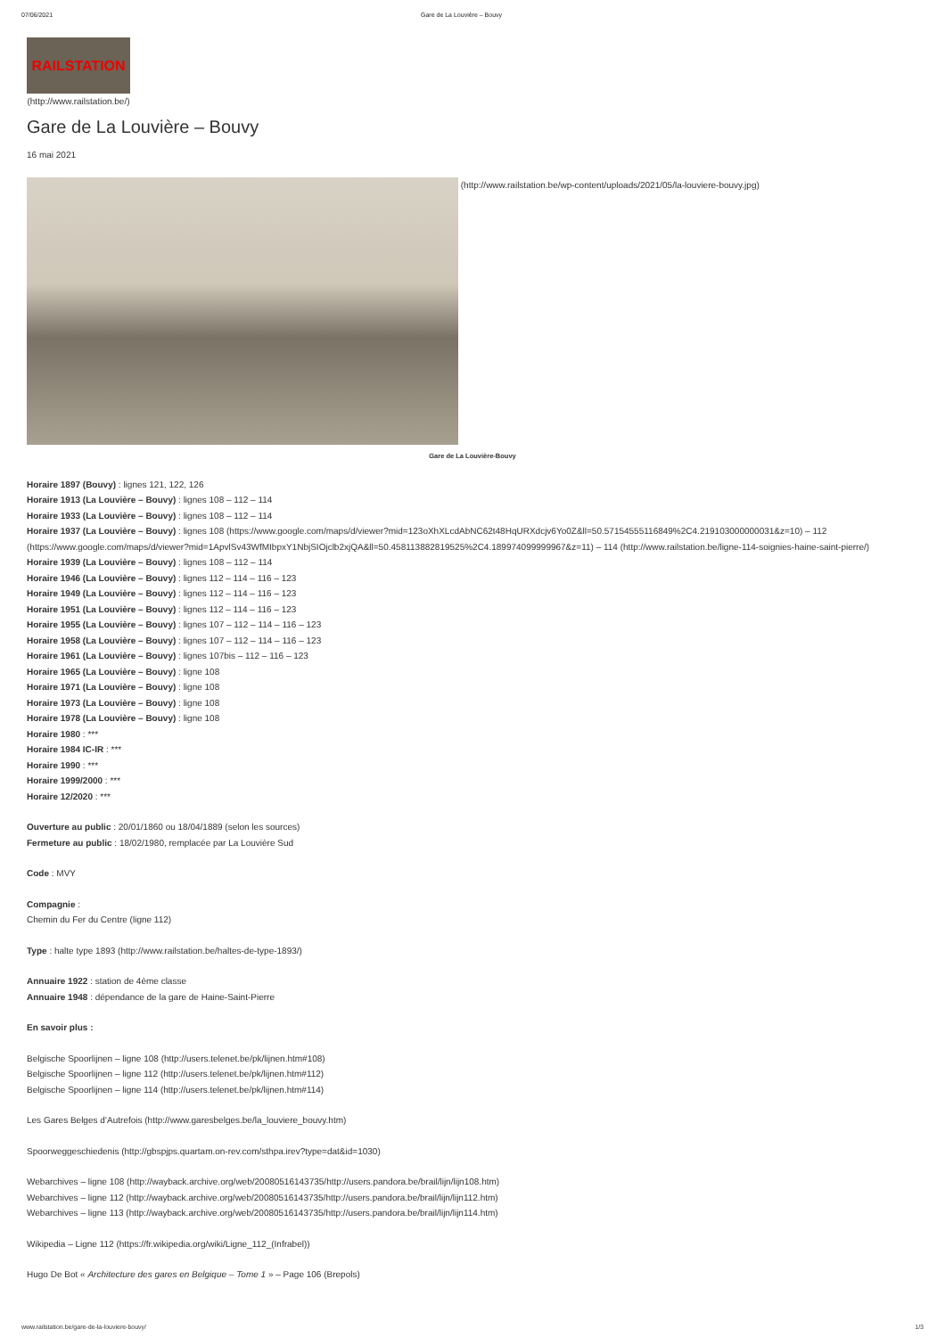07/06/2021 Gare de La Louvière – Bouvy
RAILSTATION
(http://www.railstation.be/)
Gare de La Louvière – Bouvy
16 mai 2021
(http://www.railstation.be/wp-content/uploads/2021/05/la-louviere-bouvy.jpg)
Gare de La Louvière-Bouvy
Horaire 1897 (Bouvy) : lignes 121, 122, 126
Horaire 1913 (La Louvière – Bouvy) : lignes 108 – 112 – 114
Horaire 1933 (La Louvière – Bouvy) : lignes 108 – 112 – 114
Horaire 1937 (La Louvière – Bouvy) : lignes 108 (https://www.google.com/maps/d/viewer?mid=123oXhXLcdAbNC62t48HqURXdcjv6Yo0Z&ll=50.57154555116849%2C4.219103000000031&z=10) – 112 (https://www.google.com/maps/d/viewer?mid=1ApvlSv43WfMIbpxY1NbjSIOjclb2xjQA&ll=50.458113882819525%2C4.189974099999967&z=11) – 114 (http://www.railstation.be/ligne-114-soignies-haine-saint-pierre/)
Horaire 1939 (La Louvière – Bouvy) : lignes 108 – 112 – 114
Horaire 1946 (La Louvière – Bouvy) : lignes 112 – 114 – 116 – 123
Horaire 1949 (La Louvière – Bouvy) : lignes 112 – 114 – 116 – 123
Horaire 1951 (La Louvière – Bouvy) : lignes 112 – 114 – 116 – 123
Horaire 1955 (La Louvière – Bouvy) : lignes 107 – 112 – 114 – 116 – 123
Horaire 1958 (La Louvière – Bouvy) : lignes 107 – 112 – 114 – 116 – 123
Horaire 1961 (La Louvière – Bouvy) : lignes 107bis – 112 – 116 – 123
Horaire 1965 (La Louvière – Bouvy) : ligne 108
Horaire 1971 (La Louvière – Bouvy) : ligne 108
Horaire 1973 (La Louvière – Bouvy) : ligne 108
Horaire 1978 (La Louvière – Bouvy) : ligne 108
Horaire 1980 : ***
Horaire 1984 IC-IR : ***
Horaire 1990 : ***
Horaire 1999/2000 : ***
Horaire 12/2020 : ***
Ouverture au public : 20/01/1860 ou 18/04/1889 (selon les sources)
Fermeture au public : 18/02/1980, remplacée par La Louvière Sud
Code : MVY
Compagnie :
Chemin du Fer du Centre (ligne 112)
Type : halte type 1893 (http://www.railstation.be/haltes-de-type-1893/)
Annuaire 1922 : station de 4ème classe
Annuaire 1948 : dépendance de la gare de Haine-Saint-Pierre
En savoir plus :
Belgische Spoorlijnen – ligne 108 (http://users.telenet.be/pk/lijnen.htm#108)
Belgische Spoorlijnen – ligne 112 (http://users.telenet.be/pk/lijnen.htm#112)
Belgische Spoorlijnen – ligne 114 (http://users.telenet.be/pk/lijnen.htm#114)
Les Gares Belges d’Autrefois (http://www.garesbelges.be/la_louviere_bouvy.htm)
Spoorweggeschiedenis (http://gbspjps.quartam.on-rev.com/sthpa.irev?type=dat&id=1030)
Webarchives – ligne 108 (http://wayback.archive.org/web/20080516143735/http://users.pandora.be/brail/lijn/lijn108.htm)
Webarchives – ligne 112 (http://wayback.archive.org/web/20080516143735/http://users.pandora.be/brail/lijn/lijn112.htm)
Webarchives – ligne 113 (http://wayback.archive.org/web/20080516143735/http://users.pandora.be/brail/lijn/lijn114.htm)
Wikipedia – Ligne 112 (https://fr.wikipedia.org/wiki/Ligne_112_(Infrabel))
Hugo De Bot « Architecture des gares en Belgique – Tome 1 » – Page 106 (Brepols)
www.railstation.be/gare-de-la-louviere-bouvy/ 1/3